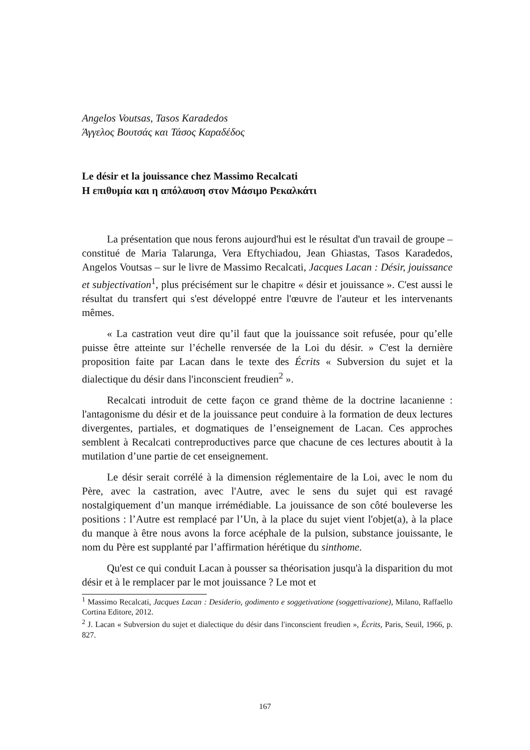Angelos Voutsas, Tasos Karadedos
Άγγελος Βουτσάς και Τάσος Καραδέδος
Le désir et la jouissance chez Massimo Recalcati
Η επιθυμία και η απόλαυση στον Μάσιμο Ρεκαλκάτι
La présentation que nous ferons aujourd'hui est le résultat d'un travail de groupe – constitué de Maria Talarunga, Vera Eftychiadou, Jean Ghiastas, Tasos Karadedos, Angelos Voutsas – sur le livre de Massimo Recalcati, Jacques Lacan : Désir, jouissance et subjectivation<sup>1</sup>, plus précisément sur le chapitre « désir et jouissance ». C'est aussi le résultat du transfert qui s'est développé entre l'œuvre de l'auteur et les intervenants mêmes.
« La castration veut dire qu’il faut que la jouissance soit refusée, pour qu’elle puisse être atteinte sur l’échelle renversée de la Loi du désir. » C'est la dernière proposition faite par Lacan dans le texte des Écrits « Subversion du sujet et la dialectique du désir dans l'inconscient freudien<sup>2</sup> ».
Recalcati introduit de cette façon ce grand thème de la doctrine lacanienne : l'antagonisme du désir et de la jouissance peut conduire à la formation de deux lectures divergentes, partiales, et dogmatiques de l’enseignement de Lacan. Ces approches semblent à Recalcati contreproductives parce que chacune de ces lectures aboutit à la mutilation d’une partie de cet enseignement.
Le désir serait corrélé à la dimension réglementaire de la Loi, avec le nom du Père, avec la castration, avec l'Autre, avec le sens du sujet qui est ravagé nostalgiquement d’un manque irrémédiable. La jouissance de son côté bouleverse les positions : l’Autre est remplacé par l’Un, à la place du sujet vient l'objet(a), à la place du manque à être nous avons la force acéphale de la pulsion, substance jouissante, le nom du Père est supplanté par l’affirmation hérétique du sinthome.
Qu'est ce qui conduit Lacan à pousser sa théorisation jusqu'à la disparition du mot désir et à le remplacer par le mot jouissance ? Le mot et
<sup>1</sup> Massimo Recalcati, Jacques Lacan : Desiderio, godimento e soggetivatione (soggettivazione), Milano, Raffaello Cortina Editore, 2012.
<sup>2</sup> J. Lacan « Subversion du sujet et dialectique du désir dans l'inconscient freudien », Écrits, Paris, Seuil, 1966, p. 827.
167